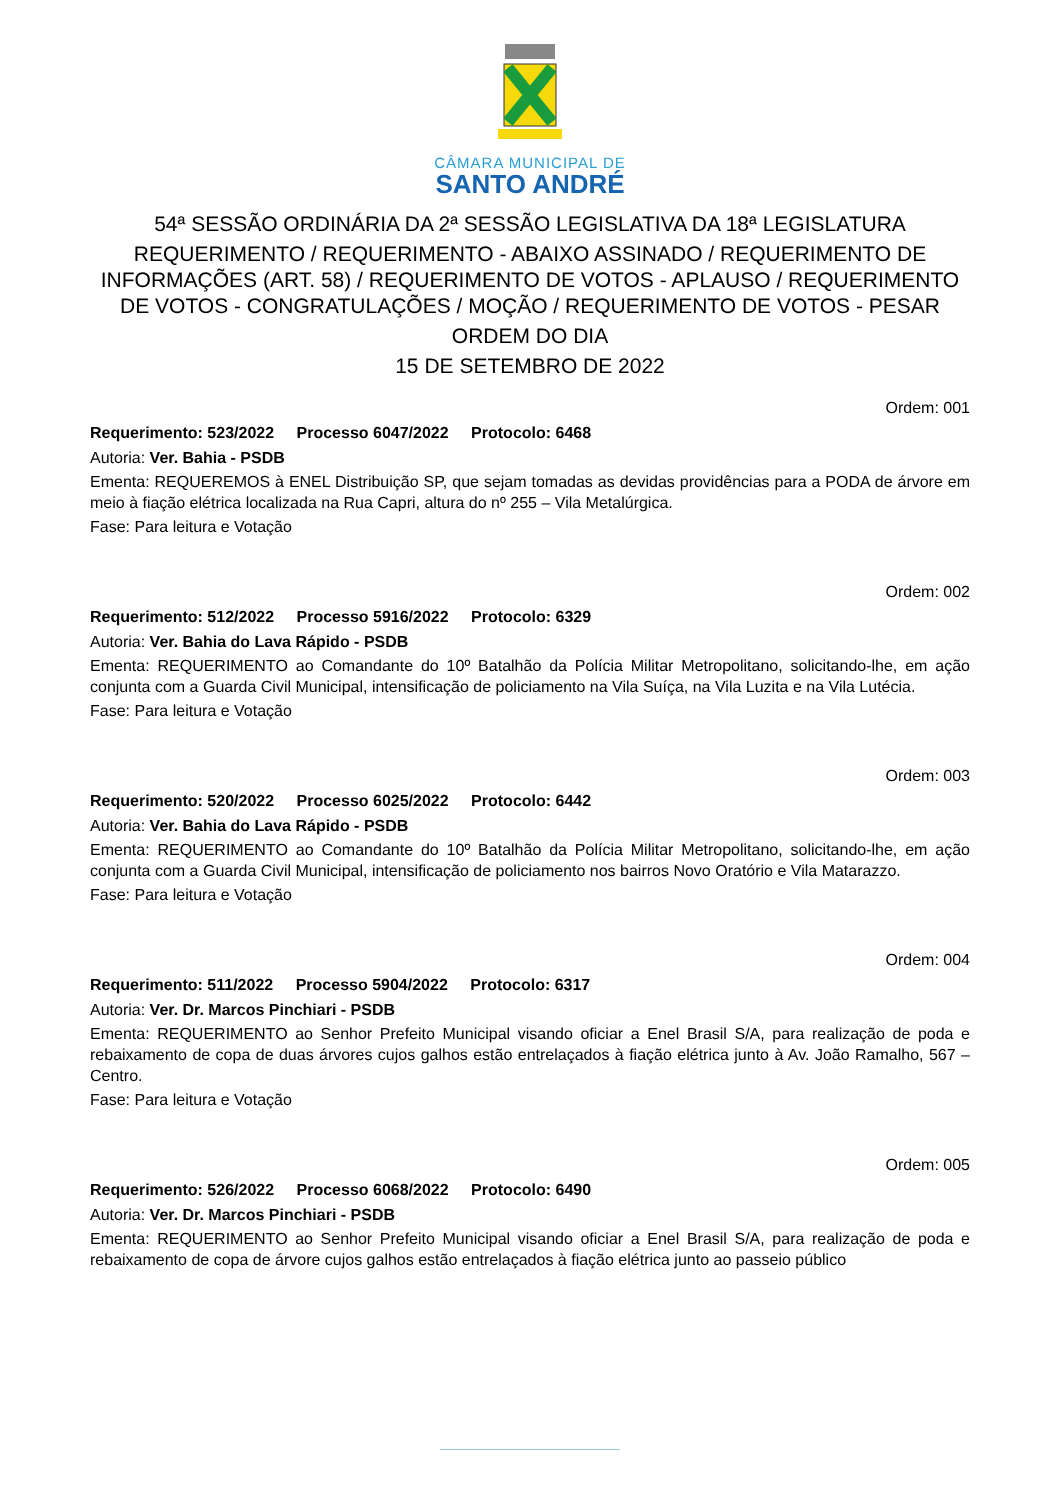CÂMARA MUNICIPAL DE
SANTO ANDRÉ
54ª SESSÃO ORDINÁRIA DA 2ª SESSÃO LEGISLATIVA DA 18ª LEGISLATURA
REQUERIMENTO / REQUERIMENTO - ABAIXO ASSINADO / REQUERIMENTO DE INFORMAÇÕES (ART. 58) / REQUERIMENTO DE VOTOS - APLAUSO / REQUERIMENTO DE VOTOS - CONGRATULAÇÕES / MOÇÃO / REQUERIMENTO DE VOTOS - PESAR
ORDEM DO DIA
15 DE SETEMBRO DE 2022
Ordem: 001
Requerimento: 523/2022 Processo 6047/2022 Protocolo: 6468
Autoria: Ver. Bahia - PSDB
Ementa: REQUEREMOS à ENEL Distribuição SP, que sejam tomadas as devidas providências para a PODA de árvore em meio à fiação elétrica localizada na Rua Capri, altura do nº 255 – Vila Metalúrgica.
Fase: Para leitura e Votação
Ordem: 002
Requerimento: 512/2022 Processo 5916/2022 Protocolo: 6329
Autoria: Ver. Bahia do Lava Rápido - PSDB
Ementa: REQUERIMENTO ao Comandante do 10º Batalhão da Polícia Militar Metropolitano, solicitando-lhe, em ação conjunta com a Guarda Civil Municipal, intensificação de policiamento na Vila Suíça, na Vila Luzita e na Vila Lutécia.
Fase: Para leitura e Votação
Ordem: 003
Requerimento: 520/2022 Processo 6025/2022 Protocolo: 6442
Autoria: Ver. Bahia do Lava Rápido - PSDB
Ementa: REQUERIMENTO ao Comandante do 10º Batalhão da Polícia Militar Metropolitano, solicitando-lhe, em ação conjunta com a Guarda Civil Municipal, intensificação de policiamento nos bairros Novo Oratório e Vila Matarazzo.
Fase: Para leitura e Votação
Ordem: 004
Requerimento: 511/2022 Processo 5904/2022 Protocolo: 6317
Autoria: Ver. Dr. Marcos Pinchiari - PSDB
Ementa: REQUERIMENTO ao Senhor Prefeito Municipal visando oficiar a Enel Brasil S/A, para realização de poda e rebaixamento de copa de duas árvores cujos galhos estão entrelaçados à fiação elétrica junto à Av. João Ramalho, 567 – Centro.
Fase: Para leitura e Votação
Ordem: 005
Requerimento: 526/2022 Processo 6068/2022 Protocolo: 6490
Autoria: Ver. Dr. Marcos Pinchiari - PSDB
Ementa: REQUERIMENTO ao Senhor Prefeito Municipal visando oficiar a Enel Brasil S/A, para realização de poda e rebaixamento de copa de árvore cujos galhos estão entrelaçados à fiação elétrica junto ao passeio público